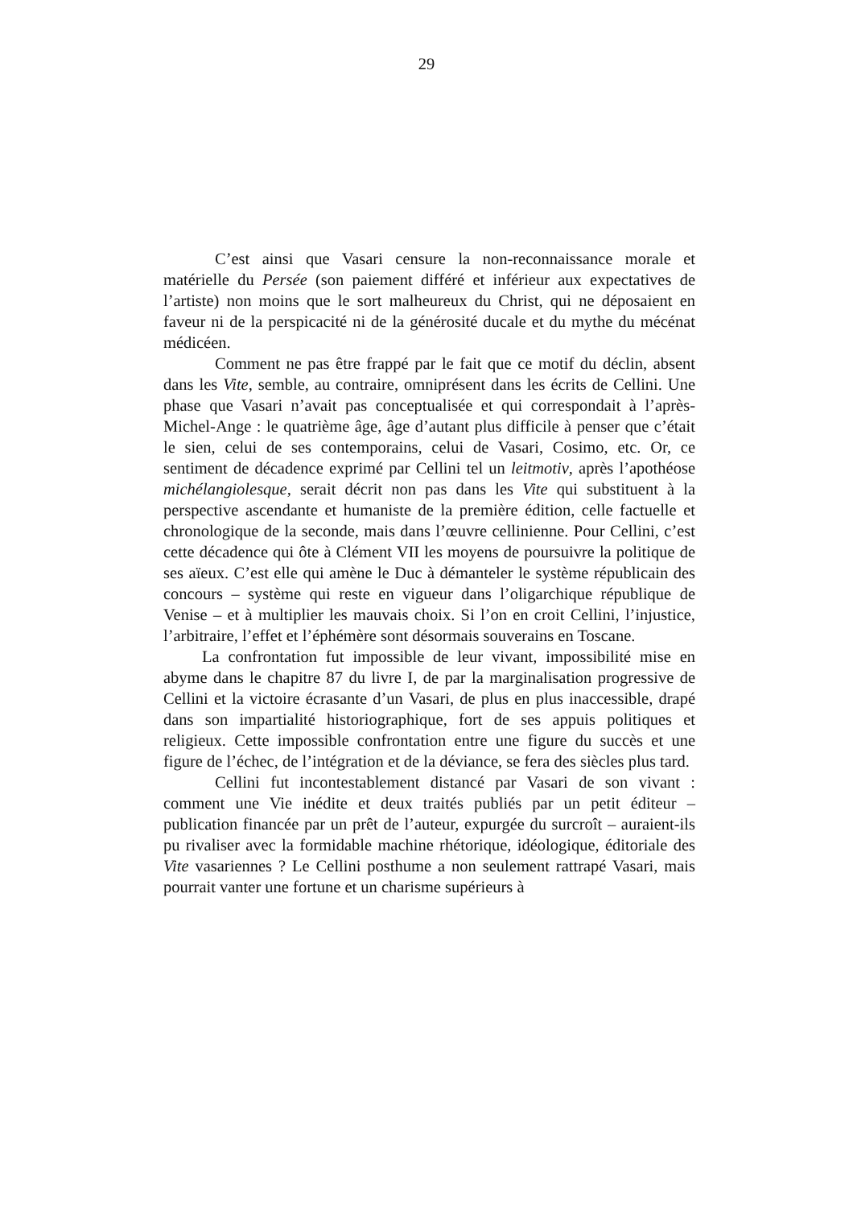29
C’est ainsi que Vasari censure la non-reconnaissance morale et matérielle du Persée (son paiement différé et inférieur aux expectatives de l’artiste) non moins que le sort malheureux du Christ, qui ne déposaient en faveur ni de la perspicacité ni de la générosité ducale et du mythe du mécénat médicéen.
Comment ne pas être frappé par le fait que ce motif du déclin, absent dans les Vite, semble, au contraire, omniprésent dans les écrits de Cellini. Une phase que Vasari n’avait pas conceptualisée et qui correspondait à l’après-Michel-Ange : le quatrième âge, âge d’autant plus difficile à penser que c’était le sien, celui de ses contemporains, celui de Vasari, Cosimo, etc. Or, ce sentiment de décadence exprimé par Cellini tel un leitmotiv, après l’apothéose michélangiolesque, serait décrit non pas dans les Vite qui substituent à la perspective ascendante et humaniste de la première édition, celle factuelle et chronologique de la seconde, mais dans l’œuvre cellinienne. Pour Cellini, c’est cette décadence qui ôte à Clément VII les moyens de poursuivre la politique de ses aïeux. C’est elle qui amène le Duc à démanteler le système républicain des concours – système qui reste en vigueur dans l’oligarchique république de Venise – et à multiplier les mauvais choix. Si l’on en croit Cellini, l’injustice, l’arbitraire, l’effet et l’éphémère sont désormais souverains en Toscane.
La confrontation fut impossible de leur vivant, impossibilité mise en abyme dans le chapitre 87 du livre I, de par la marginalisation progressive de Cellini et la victoire écrasante d’un Vasari, de plus en plus inaccessible, drapé dans son impartialité historiographique, fort de ses appuis politiques et religieux. Cette impossible confrontation entre une figure du succès et une figure de l’échec, de l’intégration et de la déviance, se fera des siècles plus tard.
Cellini fut incontestablement distancé par Vasari de son vivant : comment une Vie inédite et deux traités publiés par un petit éditeur – publication financée par un prêt de l’auteur, expurgée du surcroît – auraient-ils pu rivaliser avec la formidable machine rhétorique, idéologique, éditoriale des Vite vasariennes ? Le Cellini posthume a non seulement rattrapé Vasari, mais pourrait vanter une fortune et un charisme supérieurs à